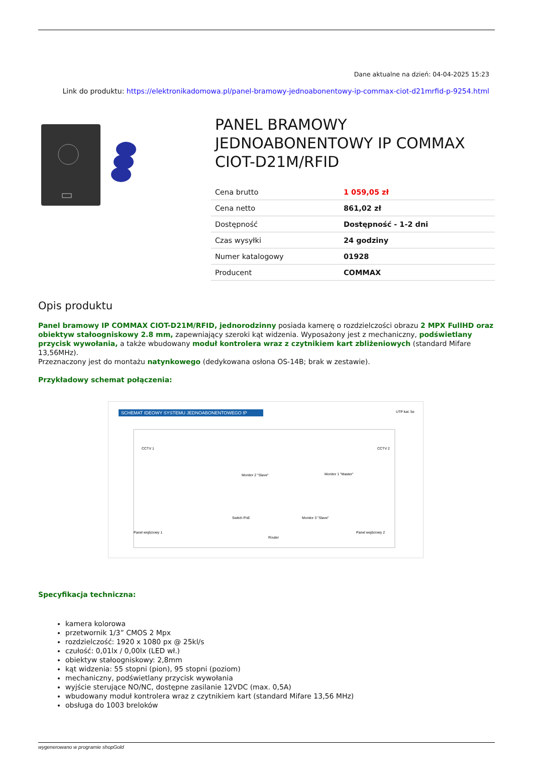Dane aktualne na dzień: 04-04-2025 15:23
Link do produktu: https://elektronikadomowa.pl/panel-bramowy-jednoabonentowy-ip-commax-ciot-d21mrfid-p-9254.html
PANEL BRAMOWY JEDNOABONENTOWY IP COMMAX CIOT-D21M/RFID
| Cena brutto | 1 059,05 zł |
| Cena netto | 861,02 zł |
| Dostępność | Dostępność - 1-2 dni |
| Czas wysyłki | 24 godziny |
| Numer katalogowy | 01928 |
| Producent | COMMAX |
Opis produktu
Panel bramowy IP COMMAX CIOT-D21M/RFID, jednorodzinny posiada kamerę o rozdzielczości obrazu 2 MPX FullHD oraz obiektyw stałoogniskowy 2.8 mm, zapewniający szeroki kąt widzenia. Wyposażony jest z mechaniczny, podświetlany przycisk wywołania, a także wbudowany moduł kontrolera wraz z czytnikiem kart zbliżeniowych (standard Mifare 13,56MHz).
Przeznaczony jest do montażu natynkowego (dedykowana osłona OS-14B; brak w zestawie).
Przykładowy schemat połączenia:
SCHEMAT IDEOWY SYSTEMU JEDNOABONENTOWEGO IP
UTP kat. 5e
CCTV 1
CCTV 2
Monitor 2 "Slave"
Monitor 1 "Master"
Switch PoE
Monitor 3 "Slave"
Router
Panel wejściowy 1
Panel wejściowy 2
Specyfikacja techniczna:
kamera kolorowa
przetwornik 1/3” CMOS 2 Mpx
rozdzielczość: 1920 x 1080 px @ 25kl/s
czułość: 0,01lx / 0,00lx (LED wł.)
obiektyw stałoogniskowy: 2,8mm
kąt widzenia: 55 stopni (pion), 95 stopni (poziom)
mechaniczny, podświetlany przycisk wywołania
wyjście sterujące NO/NC, dostępne zasilanie 12VDC (max. 0,5A)
wbudowany moduł kontrolera wraz z czytnikiem kart (standard Mifare 13,56 MHz)
obsługa do 1003 breloków
wygenerowano w programie shopGold